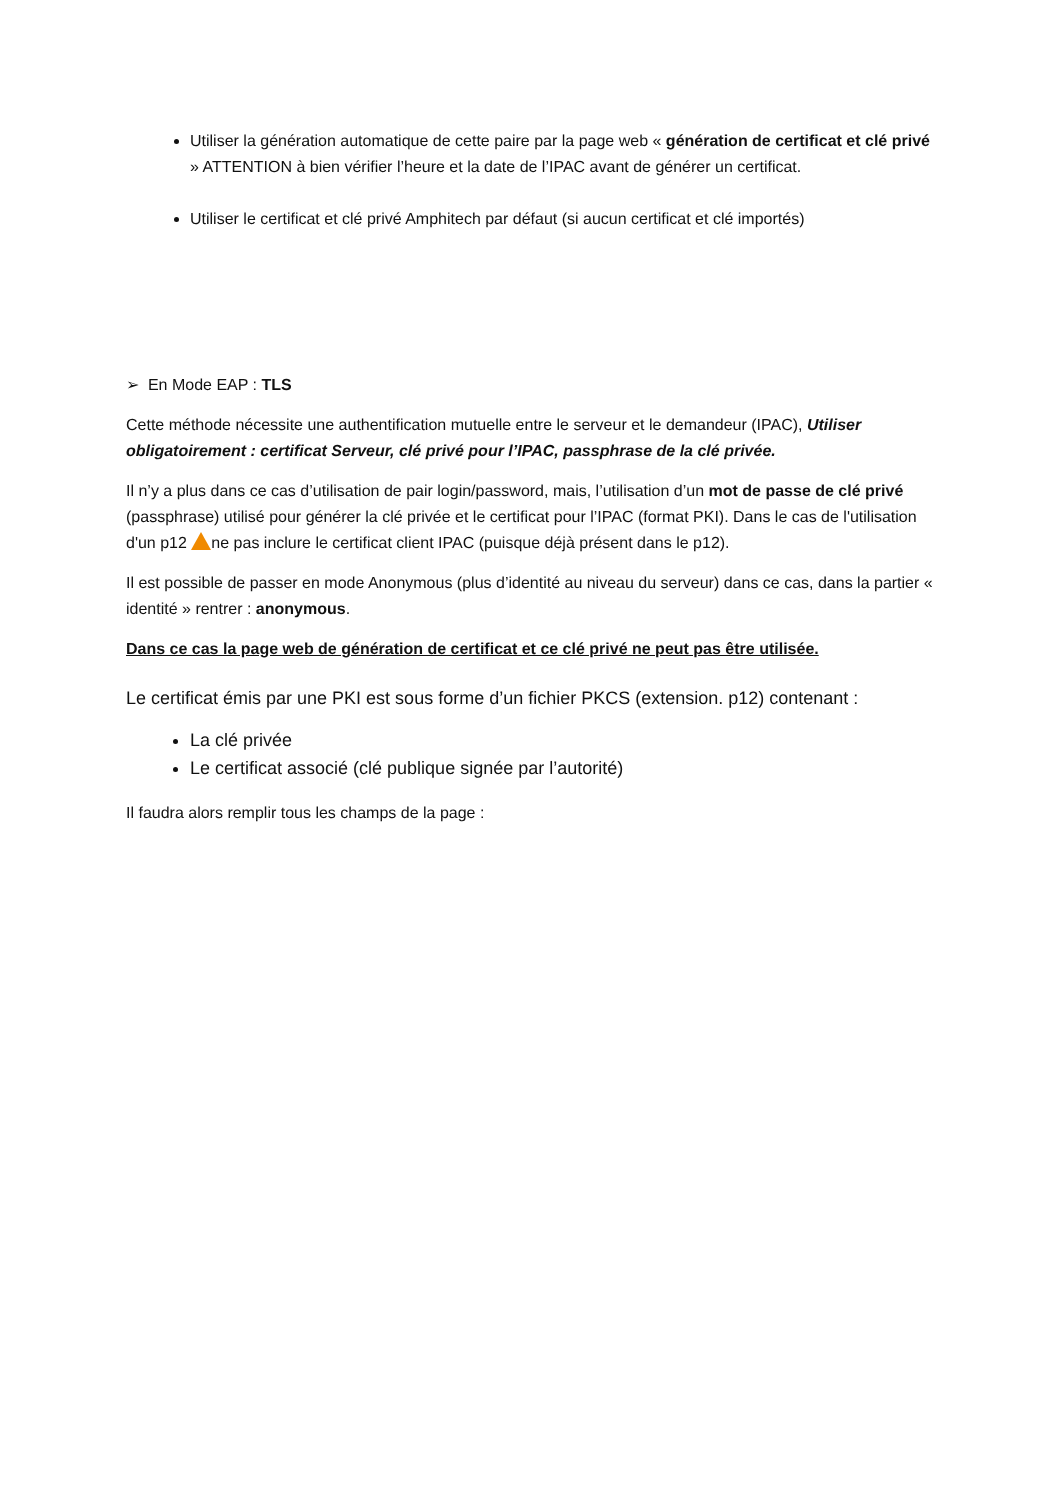Utiliser la génération automatique de cette paire par la page web « génération de certificat et clé privé » ATTENTION à bien vérifier l’heure et la date de l’IPAC avant de générer un certificat.
Utiliser le certificat et clé privé Amphitech par défaut (si aucun certificat et clé importés)
➢ En Mode EAP : TLS
Cette méthode nécessite une authentification mutuelle entre le serveur et le demandeur (IPAC), Utiliser obligatoirement : certificat Serveur, clé privé pour l’IPAC, passphrase de la clé privée.
Il n’y a plus dans ce cas d’utilisation de pair login/password, mais, l’utilisation d’un mot de passe de clé privé (passphrase) utilisé pour générer la clé privée et le certificat pour l’IPAC (format PKI). Dans le cas de l'utilisation d'un p12 ne pas inclure le certificat client IPAC (puisque déjà présent dans le p12).
Il est possible de passer en mode Anonymous (plus d’identité au niveau du serveur) dans ce cas, dans la partier « identité » rentrer : anonymous.
Dans ce cas la page web de génération de certificat et ce clé privé ne peut pas être utilisée.
Le certificat émis par une PKI est sous forme d’un fichier PKCS (extension. p12) contenant :
La clé privée
Le certificat associé (clé publique signée par l’autorité)
Il faudra alors remplir tous les champs de la page :